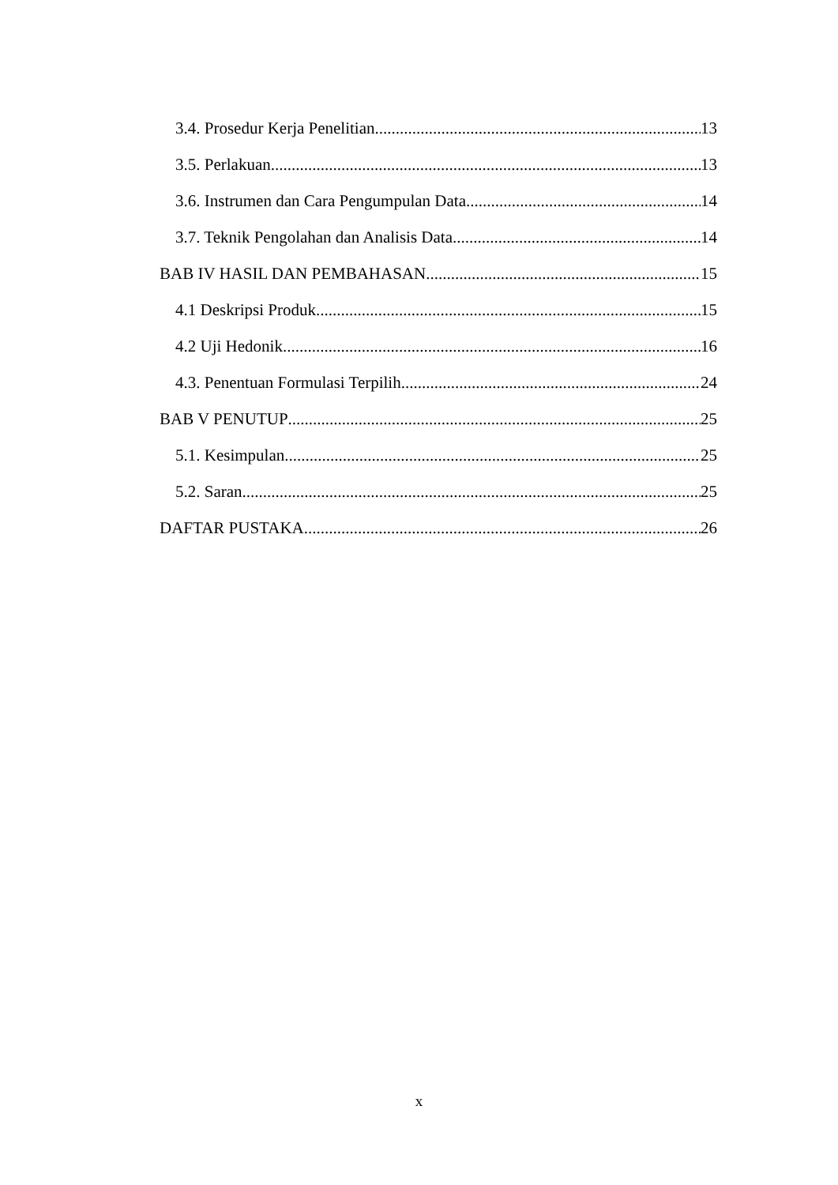3.4. Prosedur Kerja Penelitian 13
3.5. Perlakuan 13
3.6. Instrumen dan Cara Pengumpulan Data 14
3.7. Teknik Pengolahan dan Analisis Data 14
BAB IV HASIL DAN PEMBAHASAN 15
4.1 Deskripsi Produk 15
4.2 Uji Hedonik 16
4.3. Penentuan Formulasi Terpilih 24
BAB V PENUTUP 25
5.1. Kesimpulan 25
5.2. Saran 25
DAFTAR PUSTAKA 26
x